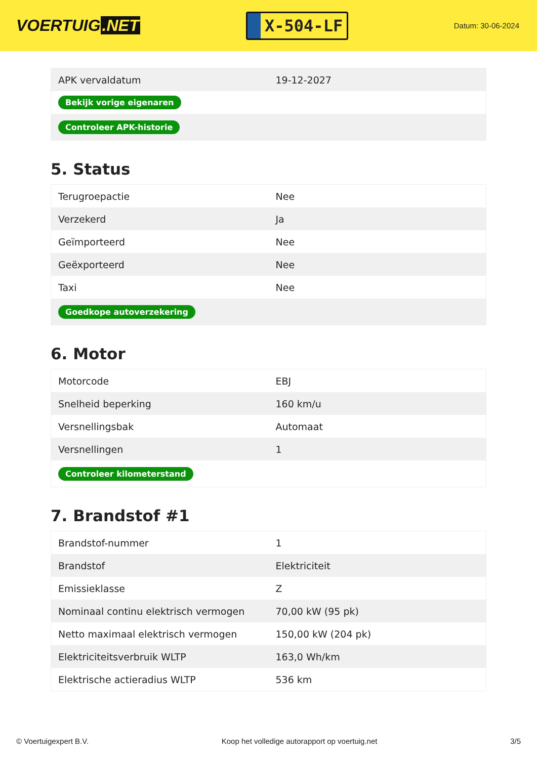VOERTUIG.NET
X-504-LF
Datum: 30-06-2024
| APK vervaldatum | 19-12-2027 |
| Bekijk vorige eigenaren | |
| Controleer APK-historie | |
5. Status
| Terugroepactie | Nee |
| Verzekerd | Ja |
| Geïmporteerd | Nee |
| Geëxporteerd | Nee |
| Taxi | Nee |
| Goedkope autoverzekering | |
6. Motor
| Motorcode | EBJ |
| Snelheid beperking | 160 km/u |
| Versnellingsbak | Automaat |
| Versnellingen | 1 |
| Controleer kilometerstand | |
7. Brandstof #1
| Brandstof-nummer | 1 |
| Brandstof | Elektriciteit |
| Emissieklasse | Z |
| Nominaal continu elektrisch vermogen | 70,00 kW (95 pk) |
| Netto maximaal elektrisch vermogen | 150,00 kW (204 pk) |
| Elektriciteitsverbruik WLTP | 163,0 Wh/km |
| Elektrische actieradius WLTP | 536 km |
© Voertuigexpert B.V. Koop het volledige autorapport op voertuig.net 3/5